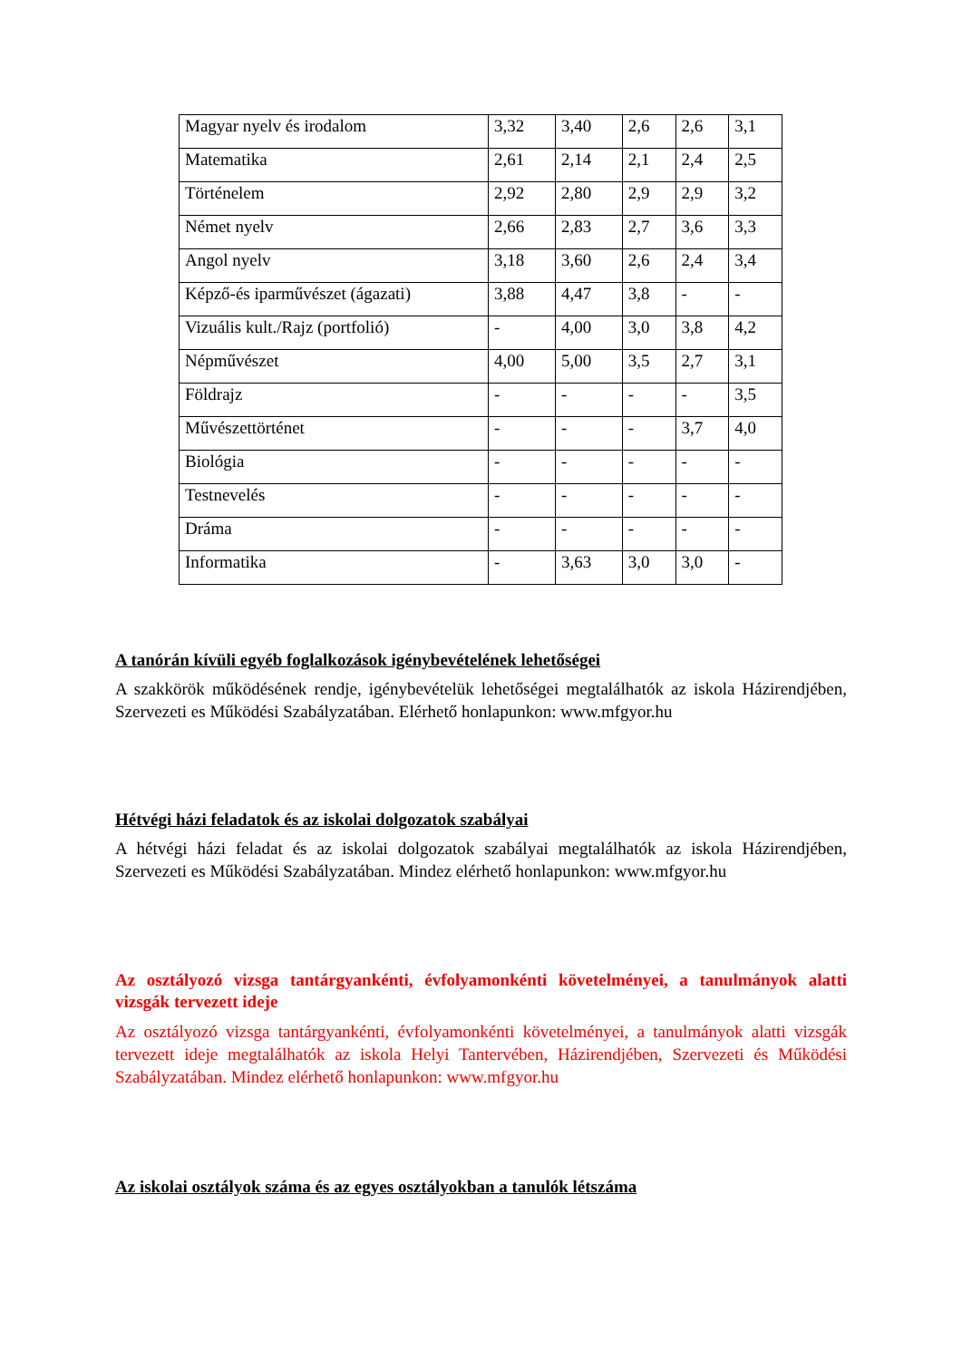| Magyar nyelv és irodalom | 3,32 | 3,40 | 2,6 | 2,6 | 3,1 |
| Matematika | 2,61 | 2,14 | 2,1 | 2,4 | 2,5 |
| Történelem | 2,92 | 2,80 | 2,9 | 2,9 | 3,2 |
| Német nyelv | 2,66 | 2,83 | 2,7 | 3,6 | 3,3 |
| Angol nyelv | 3,18 | 3,60 | 2,6 | 2,4 | 3,4 |
| Képző-és iparművészet (ágazati) | 3,88 | 4,47 | 3,8 | - | - |
| Vizuális kult./Rajz (portfolió) | - | 4,00 | 3,0 | 3,8 | 4,2 |
| Népművészet | 4,00 | 5,00 | 3,5 | 2,7 | 3,1 |
| Földrajz | - | - | - | - | 3,5 |
| Művészettörténet | - | - | - | 3,7 | 4,0 |
| Biológia | - | - | - | - | - |
| Testnevelés | - | - | - | - | - |
| Dráma | - | - | - | - | - |
| Informatika | - | 3,63 | 3,0 | 3,0 | - |
A tanórán kívüli egyéb foglalkozások igénybevételének lehetőségei
A szakkörök működésének rendje, igénybevételük lehetőségei megtalálhatók az iskola Házirendjében, Szervezeti es Működési Szabályzatában. Elérhető honlapunkon: www.mfgyor.hu
Hétvégi házi feladatok és az iskolai dolgozatok szabályai
A hétvégi házi feladat és az iskolai dolgozatok szabályai megtalálhatók az iskola Házirendjében, Szervezeti es Működési Szabályzatában. Mindez elérhető honlapunkon: www.mfgyor.hu
Az osztályozó vizsga tantárgyankénti, évfolyamonkénti követelményei, a tanulmányok alatti vizsgák tervezett ideje
Az osztályozó vizsga tantárgyankénti, évfolyamonkénti követelményei, a tanulmányok alatti vizsgák tervezett ideje megtalálhatók az iskola Helyi Tantervében, Házirendjében, Szervezeti és Működési Szabályzatában. Mindez elérhető honlapunkon: www.mfgyor.hu
Az iskolai osztályok száma és az egyes osztályokban a tanulók létszáma